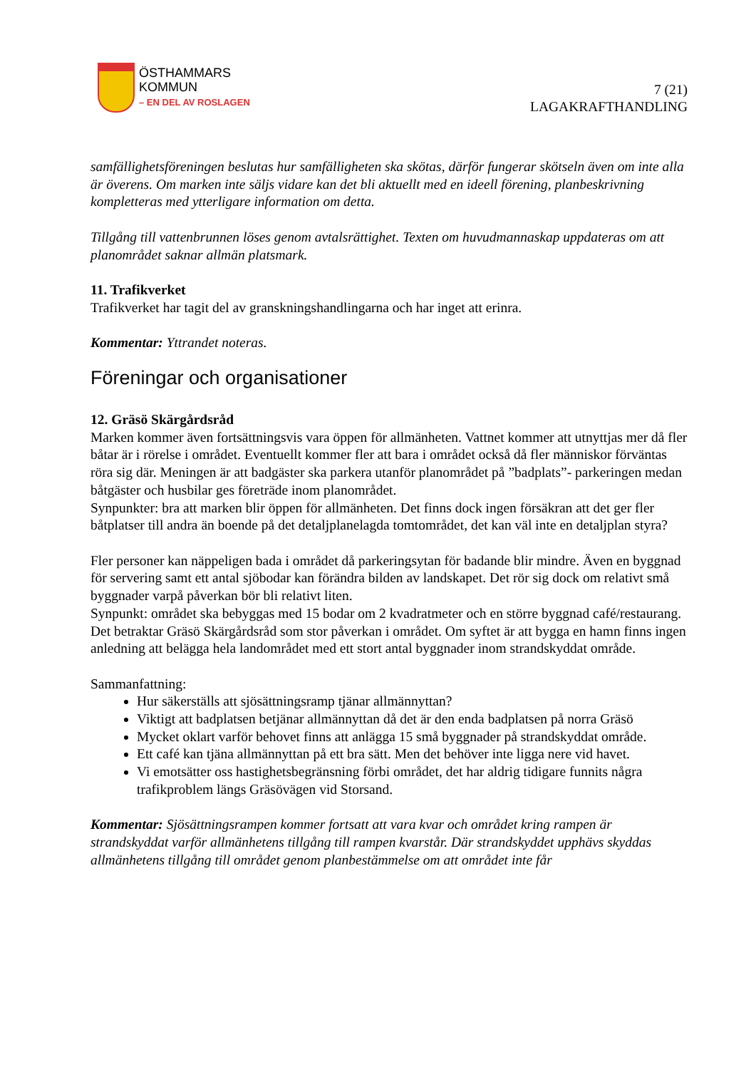ÖSTHAMMARS
KOMMUN
– EN DEL AV ROSLAGEN
7 (21)
LAGAKRAFTHANDLING
samfällighetsföreningen beslutas hur samfälligheten ska skötas, därför fungerar skötseln även om inte alla är överens. Om marken inte säljs vidare kan det bli aktuellt med en ideell förening, planbeskrivning kompletteras med ytterligare information om detta.
Tillgång till vattenbrunnen löses genom avtalsrättighet. Texten om huvudmannaskap uppdateras om att planområdet saknar allmän platsmark.
11. Trafikverket
Trafikverket har tagit del av granskningshandlingarna och har inget att erinra.
Kommentar: Yttrandet noteras.
Föreningar och organisationer
12. Gräsö Skärgårdsråd
Marken kommer även fortsättningsvis vara öppen för allmänheten. Vattnet kommer att utnyttjas mer då fler båtar är i rörelse i området. Eventuellt kommer fler att bara i området också då fler människor förväntas röra sig där. Meningen är att badgäster ska parkera utanför planområdet på ”badplats”- parkeringen medan båtgäster och husbilar ges företräde inom planområdet.
Synpunkter: bra att marken blir öppen för allmänheten. Det finns dock ingen försäkran att det ger fler båtplatser till andra än boende på det detaljplanelagda tomtområdet, det kan väl inte en detaljplan styra?
Fler personer kan näppeligen bada i området då parkeringsytan för badande blir mindre. Även en byggnad för servering samt ett antal sjöbodar kan förändra bilden av landskapet. Det rör sig dock om relativt små byggnader varpå påverkan bör bli relativt liten.
Synpunkt: området ska bebyggas med 15 bodar om 2 kvadratmeter och en större byggnad café/restaurang. Det betraktar Gräsö Skärgårdsråd som stor påverkan i området. Om syftet är att bygga en hamn finns ingen anledning att belägga hela landområdet med ett stort antal byggnader inom strandskyddat område.
Sammanfattning:
Hur säkerställs att sjösättningsramp tjänar allmännyttan?
Viktigt att badplatsen betjänar allmännyttan då det är den enda badplatsen på norra Gräsö
Mycket oklart varför behovet finns att anlägga 15 små byggnader på strandskyddat område.
Ett café kan tjäna allmännyttan på ett bra sätt. Men det behöver inte ligga nere vid havet.
Vi emotsätter oss hastighetsbegränsning förbi området, det har aldrig tidigare funnits några trafikproblem längs Gräsövägen vid Storsand.
Kommentar: Sjösättningsrampen kommer fortsatt att vara kvar och området kring rampen är strandskyddat varför allmänhetens tillgång till rampen kvarstår. Där strandskyddet upphävs skyddas allmänhetens tillgång till området genom planbestämmelse om att området inte får